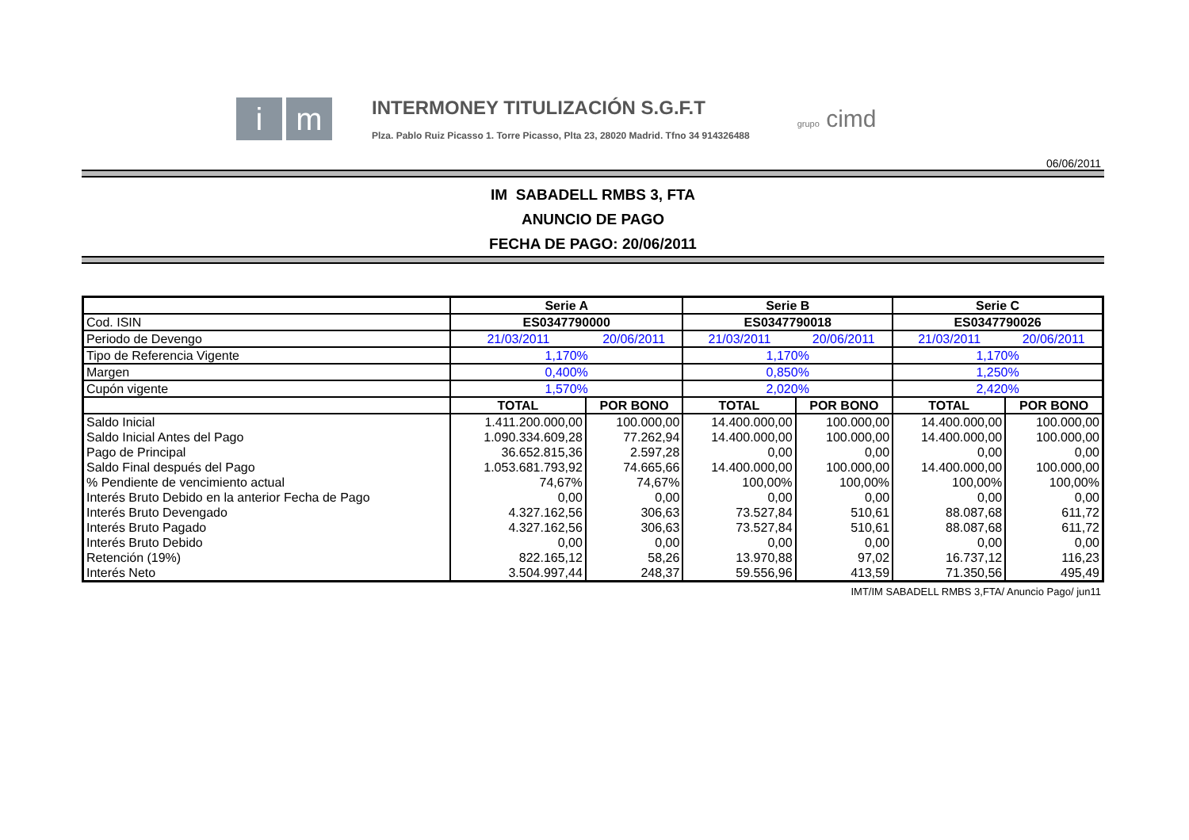i m
INTERMONEY TITULIZACIÓN S.G.F.T
Plza. Pablo Ruiz Picasso 1. Torre Picasso, Plta 23, 28020 Madrid. Tfno 34 914326488
grupo cimd
06/06/2011
IM SABADELL RMBS 3, FTA
ANUNCIO DE PAGO
FECHA DE PAGO: 20/06/2011
| | Serie A | | Serie B | | Serie C | |
| Cod. ISIN | ES0347790000 | | ES0347790018 | | ES0347790026 | |
| Periodo de Devengo | 21/03/2011 | 20/06/2011 | 21/03/2011 | 20/06/2011 | 21/03/2011 | 20/06/2011 |
| Tipo de Referencia Vigente | 1,170% | | 1,170% | | 1,170% | |
| Margen | 0,400% | | 0,850% | | 1,250% | |
| Cupón vigente | 1,570% | | 2,020% | | 2,420% | |
| | TOTAL | POR BONO | TOTAL | POR BONO | TOTAL | POR BONO |
| Saldo Inicial | 1.411.200.000,00 | 100.000,00 | 14.400.000,00 | 100.000,00 | 14.400.000,00 | 100.000,00 |
| Saldo Inicial Antes del Pago | 1.090.334.609,28 | 77.262,94 | 14.400.000,00 | 100.000,00 | 14.400.000,00 | 100.000,00 |
| Pago de Principal | 36.652.815,36 | 2.597,28 | 0,00 | 0,00 | 0,00 | 0,00 |
| Saldo Final después del Pago | 1.053.681.793,92 | 74.665,66 | 14.400.000,00 | 100.000,00 | 14.400.000,00 | 100.000,00 |
| % Pendiente de vencimiento actual | 74,67% | 74,67% | 100,00% | 100,00% | 100,00% | 100,00% |
| Interés Bruto Debido en la anterior Fecha de Pago | 0,00 | 0,00 | 0,00 | 0,00 | 0,00 | 0,00 |
| Interés Bruto Devengado | 4.327.162,56 | 306,63 | 73.527,84 | 510,61 | 88.087,68 | 611,72 |
| Interés Bruto Pagado | 4.327.162,56 | 306,63 | 73.527,84 | 510,61 | 88.087,68 | 611,72 |
| Interés Bruto Debido | 0,00 | 0,00 | 0,00 | 0,00 | 0,00 | 0,00 |
| Retención (19%) | 822.165,12 | 58,26 | 13.970,88 | 97,02 | 16.737,12 | 116,23 |
| Interés Neto | 3.504.997,44 | 248,37 | 59.556,96 | 413,59 | 71.350,56 | 495,49 |
IMT/IM SABADELL RMBS 3,FTA/ Anuncio Pago/ jun11